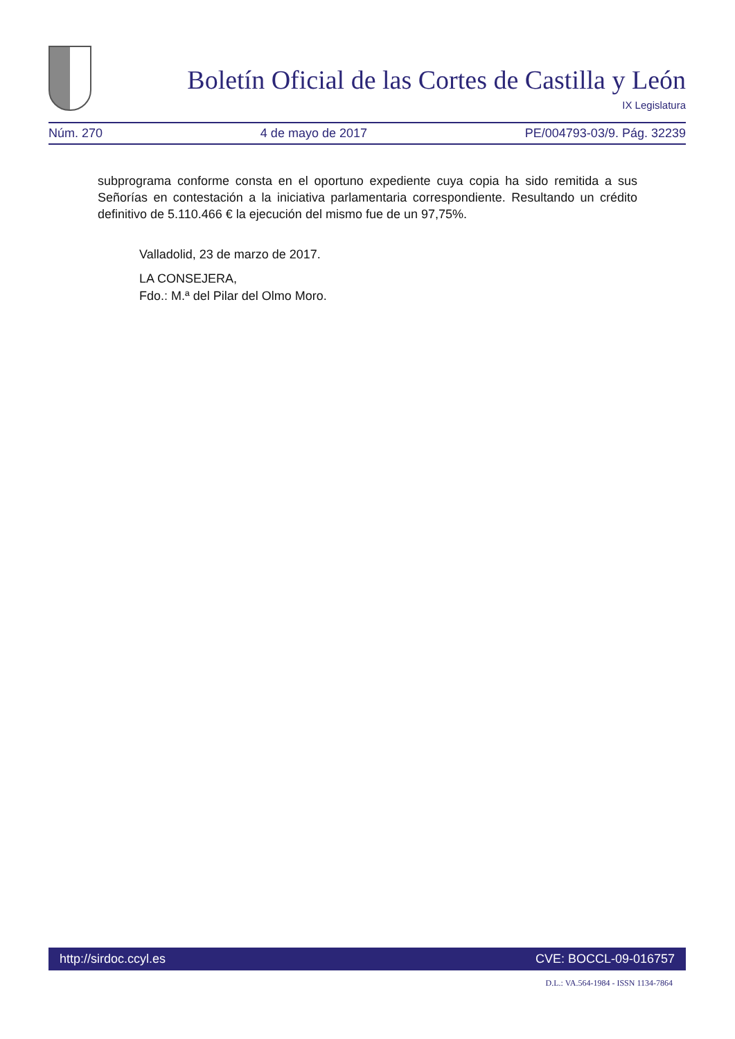Boletín Oficial de las Cortes de Castilla y León
IX Legislatura
Núm. 270 4 de mayo de 2017 PE/004793-03/9. Pág. 32239
subprograma conforme consta en el oportuno expediente cuya copia ha sido remitida a sus Señorías en contestación a la iniciativa parlamentaria correspondiente. Resultando un crédito definitivo de 5.110.466 € la ejecución del mismo fue de un 97,75%.
Valladolid, 23 de marzo de 2017.
LA CONSEJERA,
Fdo.: M.ª del Pilar del Olmo Moro.
http://sirdoc.ccyl.es CVE: BOCCL-09-016757
D.L.: VA.564-1984 - ISSN 1134-7864